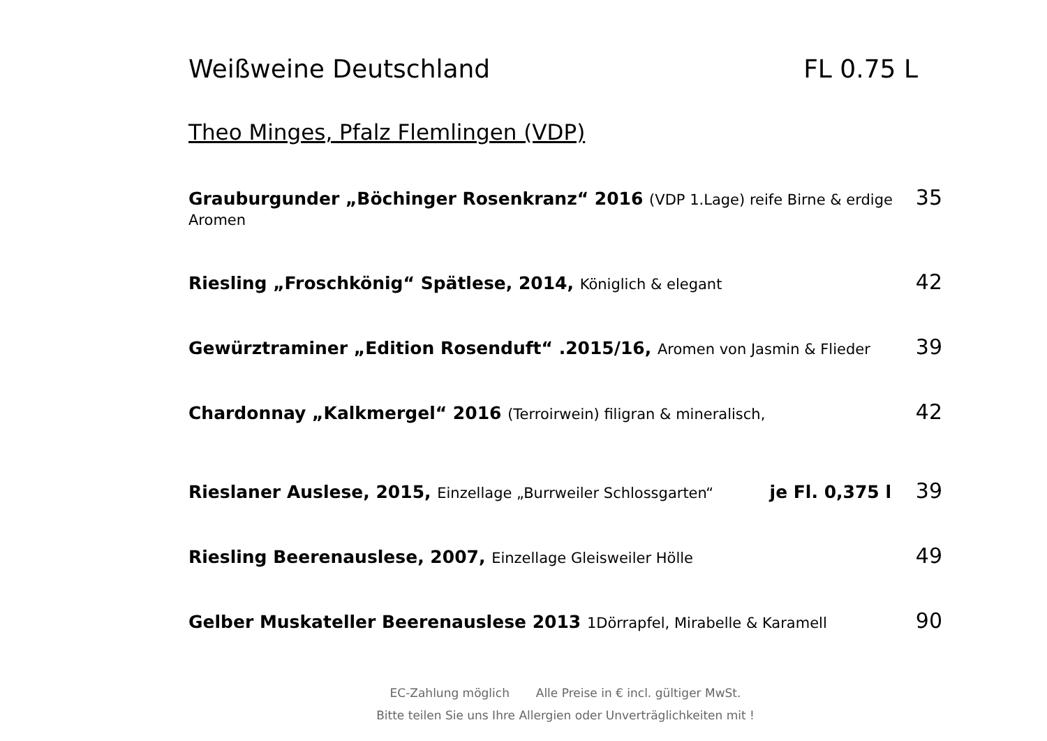Weißweine Deutschland FL 0.75 L
Theo Minges, Pfalz Flemlingen (VDP)
Grauburgunder „Böchinger Rosenkranz“ 2016 (VDP 1.Lage) reife Birne & erdige Aromen
35
Riesling „Froschkönig“ Spätlese, 2014, Königlich & elegant
42
Gewürztraminer „Edition Rosenduft“ .2015/16, Aromen von Jasmin & Flieder
39
Chardonnay „Kalkmergel“ 2016 (Terroirwein) filigran & mineralisch,
42
Rieslaner Auslese, 2015, Einzellage „Burrweiler Schlossgarten“
je Fl. 0,375 l 39
Riesling Beerenauslese, 2007, Einzellage Gleisweiler Hölle
49
Gelber Muskateller Beerenauslese 2013 1Dörrapfel, Mirabelle & Karamell
90
EC-Zahlung möglich Alle Preise in € incl. gültiger MwSt.
Bitte teilen Sie uns Ihre Allergien oder Unverträglichkeiten mit !